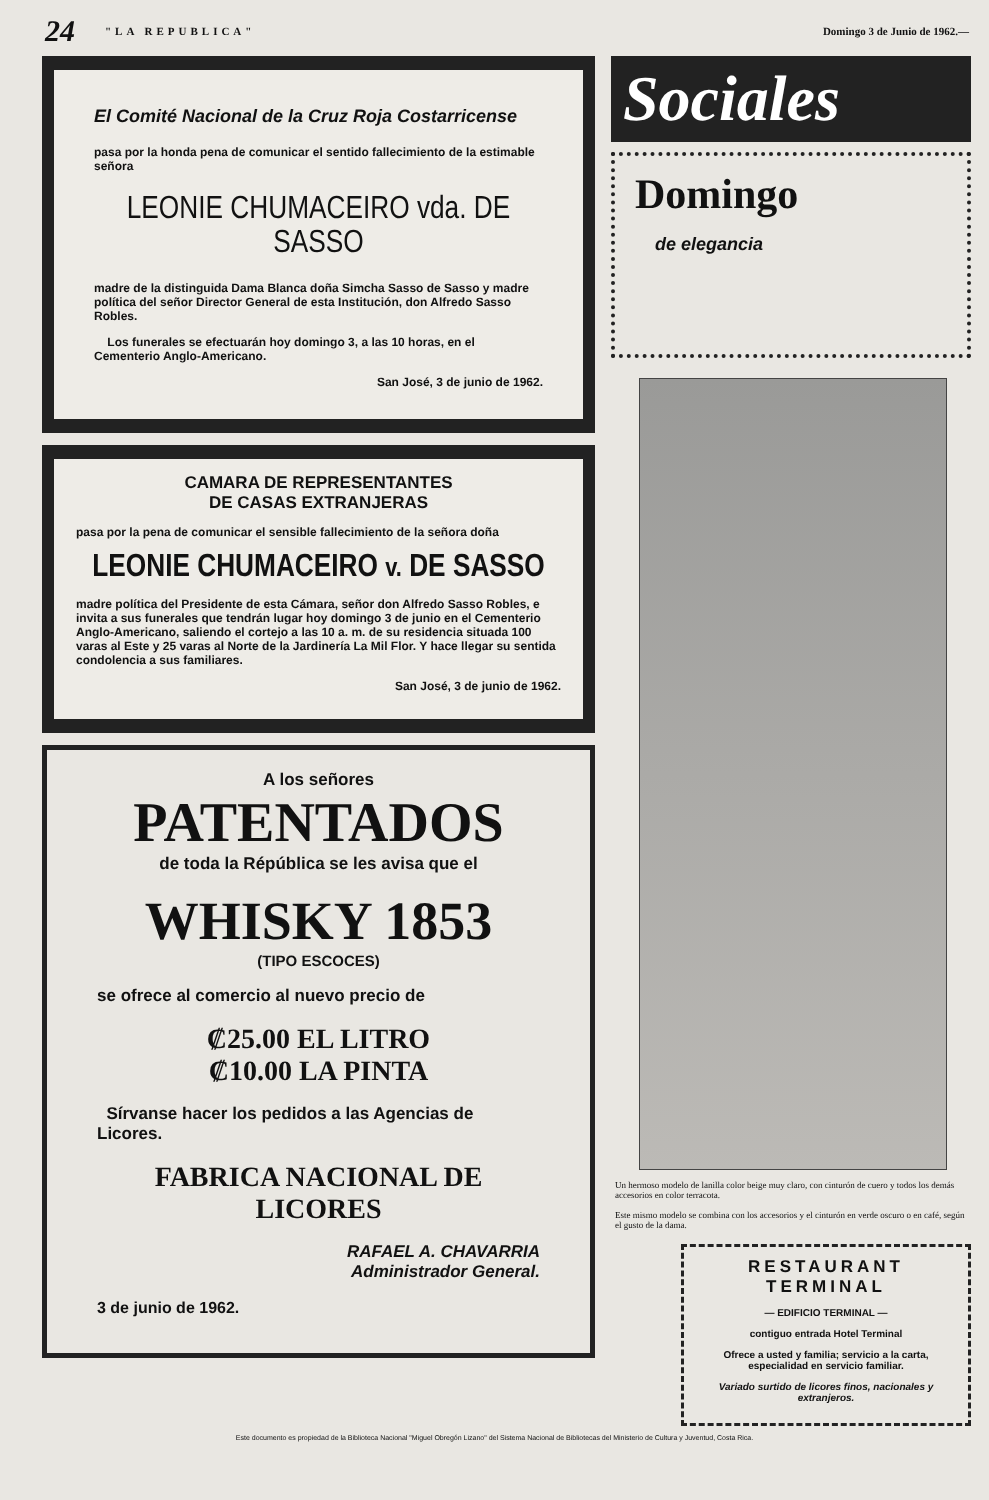24 "LA REPUBLICA" Domingo 3 de Junio de 1962.—
El Comité Nacional de la Cruz Roja Costarricense
pasa por la honda pena de comunicar el sentido fallecimiento de la estimable señora
LEONIE CHUMACEIRO vda. DE SASSO
madre de la distinguida Dama Blanca doña Simcha Sasso de Sasso y madre política del señor Director General de esta Institución, don Alfredo Sasso Robles.
Los funerales se efectuarán hoy domingo 3, a las 10 horas, en el Cementerio Anglo-Americano.
San José, 3 de junio de 1962.
CAMARA DE REPRESENTANTES
DE CASAS EXTRANJERAS
pasa por la pena de comunicar el sensible fallecimiento de la señora doña
LEONIE CHUMACEIRO v. DE SASSO
madre política del Presidente de esta Cámara, señor don Alfredo Sasso Robles, e invita a sus funerales que tendrán lugar hoy domingo 3 de junio en el Cementerio Anglo-Americano, saliendo el cortejo a las 10 a. m. de su residencia situada 100 varas al Este y 25 varas al Norte de la Jardinería La Mil Flor. Y hace llegar su sentida condolencia a sus familiares.
San José, 3 de junio de 1962.
A los señores
PATENTADOS
de toda la Répública se les avisa que el
WHISKY 1853
(TIPO ESCOCES)
se ofrece al comercio al nuevo precio de
₡25.00 EL LITRO
₡10.00 LA PINTA
Sírvanse hacer los pedidos a las Agencias de Licores.
FABRICA NACIONAL DE LICORES
RAFAEL A. CHAVARRIA
Administrador General.
3 de junio de 1962.
Sociales
Domingo
de elegancia
Un hermoso modelo de lanilla color beige muy claro, con cinturón de cuero y todos los demás accesorios en color terracota.
Este mismo modelo se combina con los accesorios y el cinturón en verde oscuro o en café, según el gusto de la dama.
RESTAURANT
TERMINAL
— EDIFICIO TERMINAL —
contiguo entrada Hotel Terminal
Ofrece a usted y familia; servicio a la carta, especialidad en servicio familiar.
Variado surtido de licores finos, nacionales y extranjeros.
Este documento es propiedad de la Biblioteca Nacional "Miguel Obregón Lizano" del Sistema Nacional de Bibliotecas del Ministerio de Cultura y Juventud, Costa Rica.